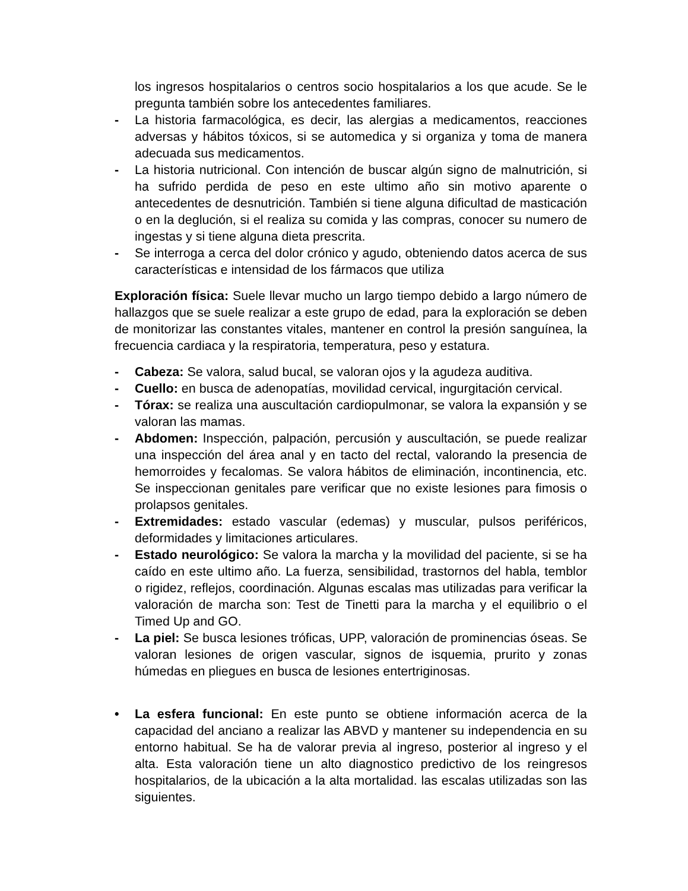los ingresos hospitalarios o centros socio hospitalarios a los que acude. Se le pregunta también sobre los antecedentes familiares.
- La historia farmacológica, es decir, las alergias a medicamentos, reacciones adversas y hábitos tóxicos, si se automedica y si organiza y toma de manera adecuada sus medicamentos.
- La historia nutricional. Con intención de buscar algún signo de malnutrición, si ha sufrido perdida de peso en este ultimo año sin motivo aparente o antecedentes de desnutrición. También si tiene alguna dificultad de masticación o en la deglución, si el realiza su comida y las compras, conocer su numero de ingestas y si tiene alguna dieta prescrita.
- Se interroga a cerca del dolor crónico y agudo, obteniendo datos acerca de sus características e intensidad de los fármacos que utiliza
Exploración física: Suele llevar mucho un largo tiempo debido a largo número de hallazgos que se suele realizar a este grupo de edad, para la exploración se deben de monitorizar las constantes vitales, mantener en control la presión sanguínea, la frecuencia cardiaca y la respiratoria, temperatura, peso y estatura.
- Cabeza: Se valora, salud bucal, se valoran ojos y la agudeza auditiva.
- Cuello: en busca de adenopatías, movilidad cervical, ingurgitación cervical.
- Tórax: se realiza una auscultación cardiopulmonar, se valora la expansión y se valoran las mamas.
- Abdomen: Inspección, palpación, percusión y auscultación, se puede realizar una inspección del área anal y en tacto del rectal, valorando la presencia de hemorroides y fecalomas. Se valora hábitos de eliminación, incontinencia, etc. Se inspeccionan genitales pare verificar que no existe lesiones para fimosis o prolapsos genitales.
- Extremidades: estado vascular (edemas) y muscular, pulsos periféricos, deformidades y limitaciones articulares.
- Estado neurológico: Se valora la marcha y la movilidad del paciente, si se ha caído en este ultimo año. La fuerza, sensibilidad, trastornos del habla, temblor o rigidez, reflejos, coordinación. Algunas escalas mas utilizadas para verificar la valoración de marcha son: Test de Tinetti para la marcha y el equilibrio o el Timed Up and GO.
- La piel: Se busca lesiones tróficas, UPP, valoración de prominencias óseas. Se valoran lesiones de origen vascular, signos de isquemia, prurito y zonas húmedas en pliegues en busca de lesiones entertriginosas.
• La esfera funcional: En este punto se obtiene información acerca de la capacidad del anciano a realizar las ABVD y mantener su independencia en su entorno habitual. Se ha de valorar previa al ingreso, posterior al ingreso y el alta. Esta valoración tiene un alto diagnostico predictivo de los reingresos hospitalarios, de la ubicación a la alta mortalidad. las escalas utilizadas son las siguientes.